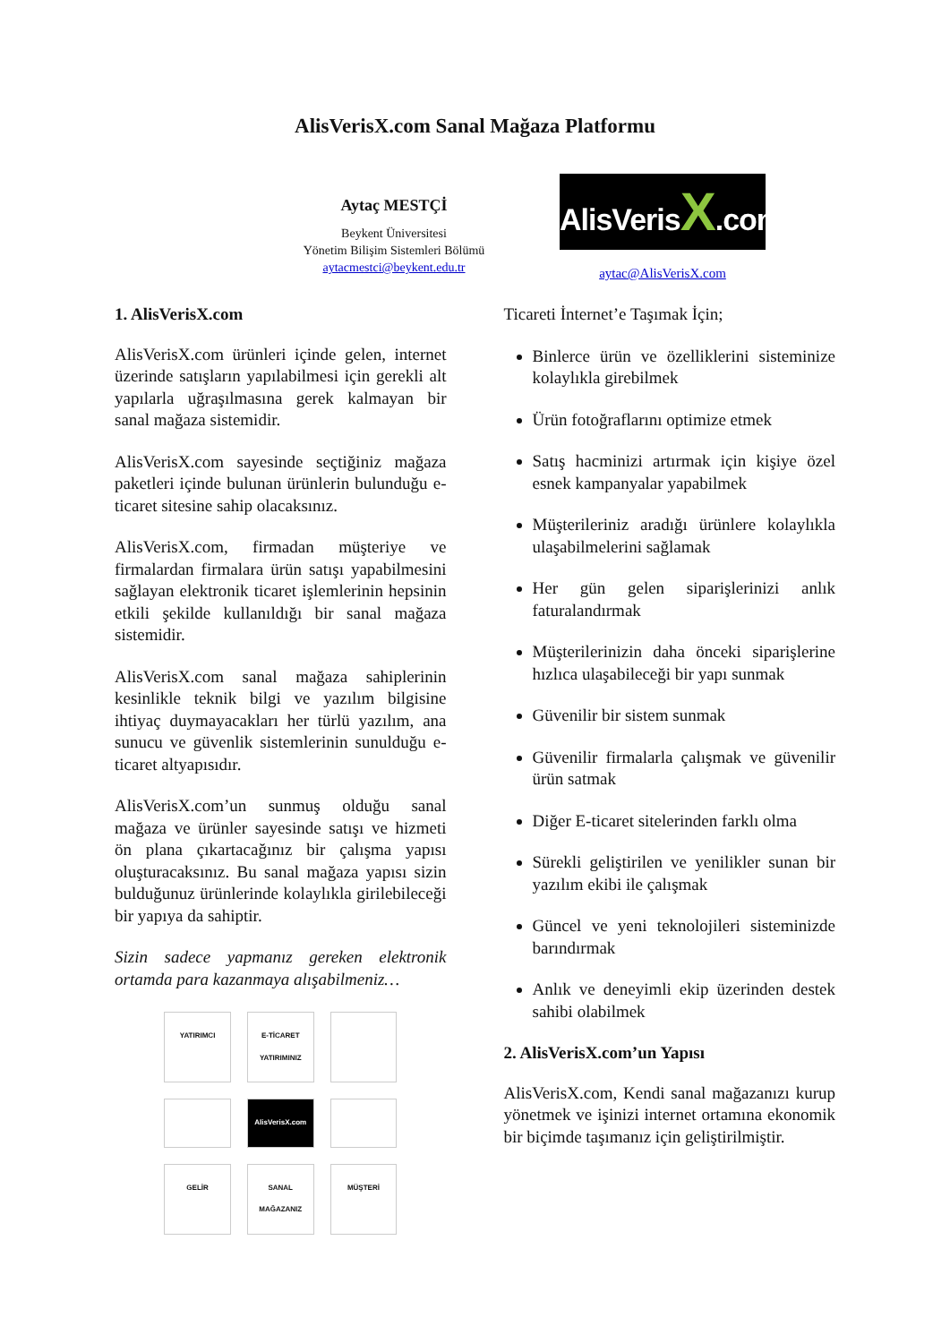AlisVerisX.com Sanal Mağaza Platformu
Aytaç MESTÇİ
Beykent Üniversitesi
Yönetim Bilişim Sistemleri Bölümü
aytacmestci@beykent.edu.tr
AlisVerisX.com
aytac@AlisVerisX.com
1. AlisVerisX.com
AlisVerisX.com ürünleri içinde gelen, internet üzerinde satışların yapılabilmesi için gerekli alt yapılarla uğraşılmasına gerek kalmayan bir sanal mağaza sistemidir.
AlisVerisX.com sayesinde seçtiğiniz mağaza paketleri içinde bulunan ürünlerin bulunduğu e-ticaret sitesine sahip olacaksınız.
AlisVerisX.com, firmadan müşteriye ve firmalardan firmalara ürün satışı yapabilmesini sağlayan elektronik ticaret işlemlerinin hepsinin etkili şekilde kullanıldığı bir sanal mağaza sistemidir.
AlisVerisX.com sanal mağaza sahiplerinin kesinlikle teknik bilgi ve yazılım bilgisine ihtiyaç duymayacakları her türlü yazılım, ana sunucu ve güvenlik sistemlerinin sunulduğu e-ticaret altyapısıdır.
AlisVerisX.com’un sunmuş olduğu sanal mağaza ve ürünler sayesinde satışı ve hizmeti ön plana çıkartacağınız bir çalışma yapısı oluşturacaksınız. Bu sanal mağaza yapısı sizin bulduğunuz ürünlerinde kolaylıkla girilebileceği bir yapıya da sahiptir.
Sizin sadece yapmanız gereken elektronik ortamda para kazanmaya alışabilmeniz…
YATIRIMCI
E-TİCARET YATIRIMINIZ
AlisVerisX.com
GELİR
SANAL MAĞAZANIZ
MÜŞTERİ
Ticareti İnternet’e Taşımak İçin;
Binlerce ürün ve özelliklerini sisteminize kolaylıkla girebilmek
Ürün fotoğraflarını optimize etmek
Satış hacminizi artırmak için kişiye özel esnek kampanyalar yapabilmek
Müşterileriniz aradığı ürünlere kolaylıkla ulaşabilmelerini sağlamak
Her gün gelen siparişlerinizi anlık faturalandırmak
Müşterilerinizin daha önceki siparişlerine hızlıca ulaşabileceği bir yapı sunmak
Güvenilir bir sistem sunmak
Güvenilir firmalarla çalışmak ve güvenilir ürün satmak
Diğer E-ticaret sitelerinden farklı olma
Sürekli geliştirilen ve yenilikler sunan bir yazılım ekibi ile çalışmak
Güncel ve yeni teknolojileri sisteminizde barındırmak
Anlık ve deneyimli ekip üzerinden destek sahibi olabilmek
2. AlisVerisX.com’un Yapısı
AlisVerisX.com, Kendi sanal mağazanızı kurup yönetmek ve işinizi internet ortamına ekonomik bir biçimde taşımanız için geliştirilmiştir.